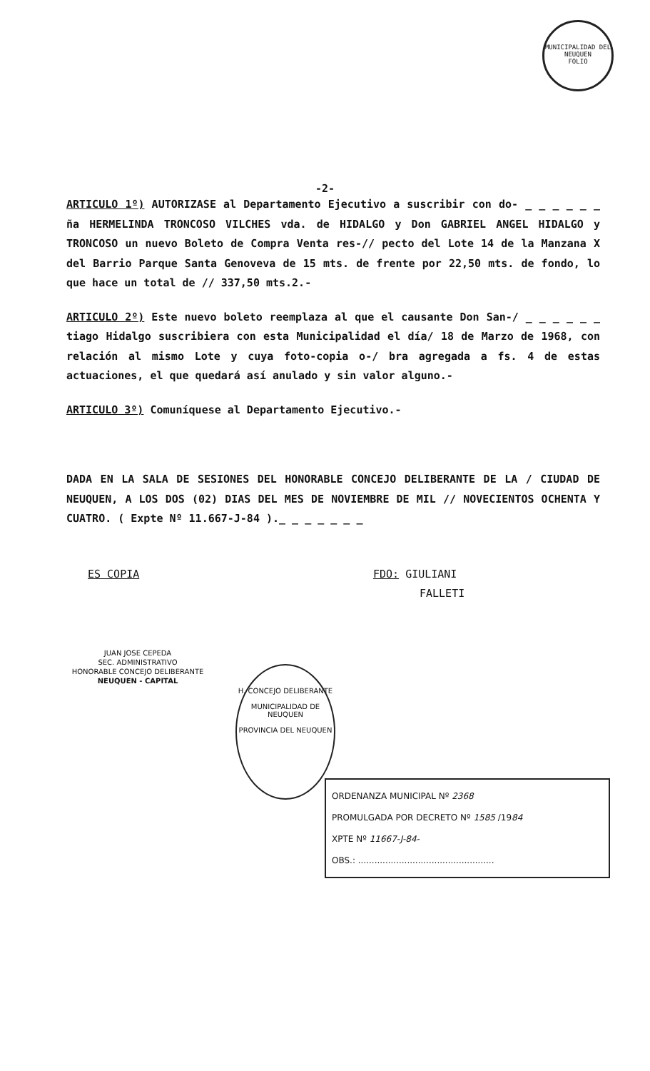MUNICIPALIDAD DEL NEUQUEN
FOLIO
-2-
ARTICULO 1º) AUTORIZASE al Departamento Ejecutivo a suscribir con do- _ _ _ _ _ _ ña HERMELINDA TRONCOSO VILCHES vda. de HIDALGO y Don GABRIEL ANGEL HIDALGO y TRONCOSO un nuevo Boleto de Compra Venta res-// pecto del Lote 14 de la Manzana X del Barrio Parque Santa Genoveva de 15 mts. de frente por 22,50 mts. de fondo, lo que hace un total de // 337,50 mts.2.-
ARTICULO 2º) Este nuevo boleto reemplaza al que el causante Don San-/ _ _ _ _ _ _ tiago Hidalgo suscribiera con esta Municipalidad el día/ 18 de Marzo de 1968, con relación al mismo Lote y cuya foto-copia o-/ bra agregada a fs. 4 de estas actuaciones, el que quedará así anulado y sin valor alguno.-
ARTICULO 3º) Comuníquese al Departamento Ejecutivo.-
DADA EN LA SALA DE SESIONES DEL HONORABLE CONCEJO DELIBERANTE DE LA / CIUDAD DE NEUQUEN, A LOS DOS (02) DIAS DEL MES DE NOVIEMBRE DE MIL // NOVECIENTOS OCHENTA Y CUATRO. ( Expte Nº 11.667-J-84 )._ _ _ _ _ _ _
ES COPIA
JUAN JOSE CEPEDA
SEC. ADMINISTRATIVO
HONORABLE CONCEJO DELIBERANTE
NEUQUEN - CAPITAL
FDO: GIULIANI
FALLETI
H. CONCEJO DELIBERANTE
MUNICIPALIDAD DE NEUQUEN
PROVINCIA DEL NEUQUEN
ORDENANZA MUNICIPAL Nº 2368
PROMULGADA POR DECRETO Nº 1585 /1984
XPTE Nº 11667-J-84-
OBS.: ..................................................